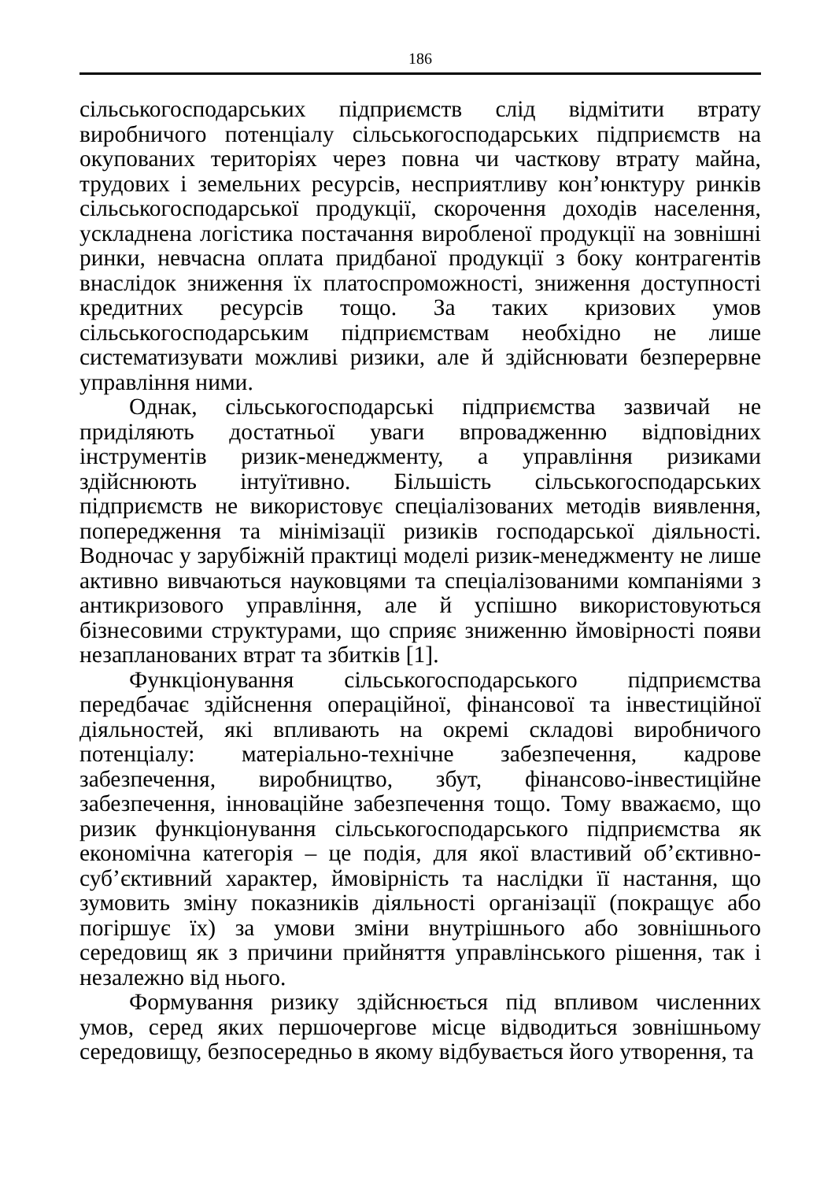186
сільськогосподарських підприємств слід відмітити втрату виробничого потенціалу сільськогосподарських підприємств на окупованих територіях через повна чи часткову втрату майна, трудових і земельних ресурсів, несприятливу кон’юнктуру ринків сільськогосподарської продукції, скорочення доходів населення, ускладнена логістика постачання виробленої продукції на зовнішні ринки, невчасна оплата придбаної продукції з боку контрагентів внаслідок зниження їх платоспроможності, зниження доступності кредитних ресурсів тощо. За таких кризових умов сільськогосподарським підприємствам необхідно не лише систематизувати можливі ризики, але й здійснювати безперервне управління ними.
Однак, сільськогосподарські підприємства зазвичай не приділяють достатньої уваги впровадженню відповідних інструментів ризик-менеджменту, а управління ризиками здійснюють інтуїтивно. Більшість сільськогосподарських підприємств не використовує спеціалізованих методів виявлення, попередження та мінімізації ризиків господарської діяльності. Водночас у зарубіжній практиці моделі ризик-менеджменту не лише активно вивчаються науковцями та спеціалізованими компаніями з антикризового управління, але й успішно використовуються бізнесовими структурами, що сприяє зниженню ймовірності появи незапланованих втрат та збитків [1].
Функціонування сільськогосподарського підприємства передбачає здійснення операційної, фінансової та інвестиційної діяльностей, які впливають на окремі складові виробничого потенціалу: матеріально-технічне забезпечення, кадрове забезпечення, виробництво, збут, фінансово-інвестиційне забезпечення, інноваційне забезпечення тощо. Тому вважаємо, що ризик функціонування сільськогосподарського підприємства як економічна категорія – це подія, для якої властивий об’єктивно-суб’єктивний характер, ймовірність та наслідки її настання, що зумовить зміну показників діяльності організації (покращує або погіршує їх) за умови зміни внутрішнього або зовнішнього середовищ як з причини прийняття управлінського рішення, так і незалежно від нього.
Формування ризику здійснюється під впливом численних умов, серед яких першочергове місце відводиться зовнішньому середовищу, безпосередньо в якому відбувається його утворення, та